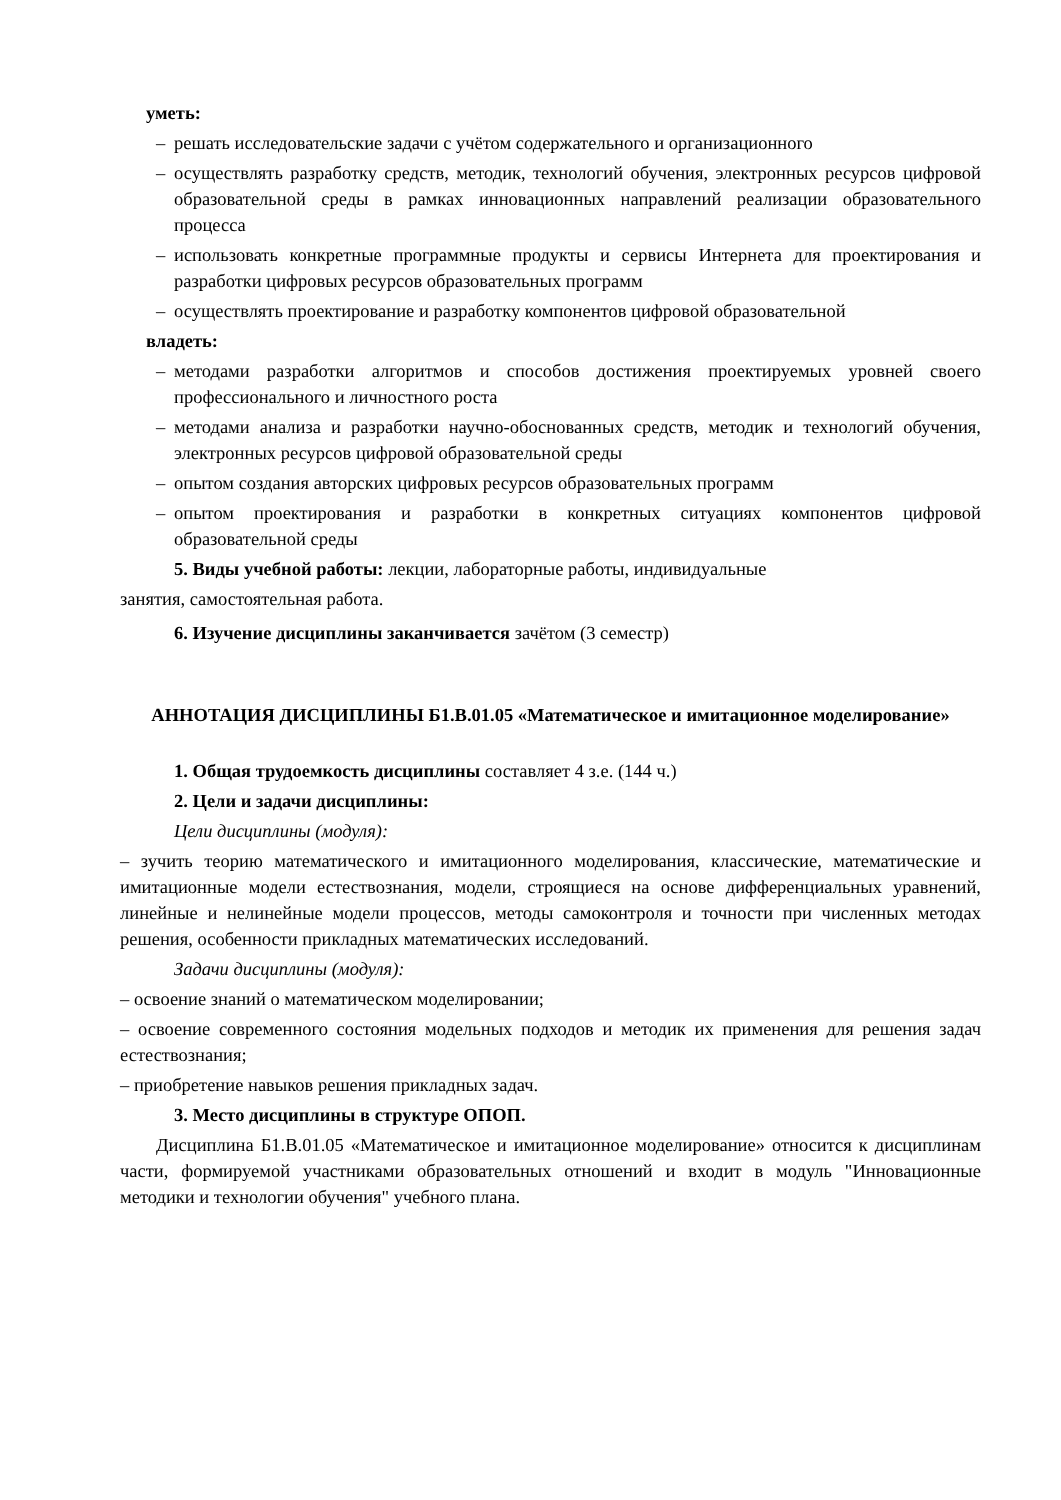уметь:
– решать исследовательские задачи с учётом содержательного и организационного
– осуществлять разработку средств, методик, технологий обучения, электронных ресурсов цифровой образовательной среды в рамках инновационных направлений реализации образовательного процесса
– использовать конкретные программные продукты и сервисы Интернета для проектирования и разработки цифровых ресурсов образовательных программ
– осуществлять проектирование и разработку компонентов цифровой образовательной
владеть:
– методами разработки алгоритмов и способов достижения проектируемых уровней своего профессионального и личностного роста
– методами анализа и разработки научно-обоснованных средств, методик и технологий обучения, электронных ресурсов цифровой образовательной среды
– опытом создания авторских цифровых ресурсов образовательных программ
– опытом проектирования и разработки в конкретных ситуациях компонентов цифровой образовательной среды
5. Виды учебной работы: лекции, лабораторные работы, индивидуальные
занятия, самостоятельная работа.
6. Изучение дисциплины заканчивается зачётом (3 семестр)
АННОТАЦИЯ ДИСЦИПЛИНЫ Б1.В.01.05 «Математическое и имитационное моделирование»
1. Общая трудоемкость дисциплины составляет 4 з.е. (144 ч.)
2. Цели и задачи дисциплины:
Цели дисциплины (модуля):
– зучить теорию математического и имитационного моделирования, классические, математические и имитационные модели естествознания, модели, строящиеся на основе дифференциальных уравнений, линейные и нелинейные модели процессов, методы самоконтроля и точности при численных методах решения, особенности прикладных математических исследований.
Задачи дисциплины (модуля):
– освоение знаний о математическом моделировании;
– освоение современного состояния модельных подходов и методик их применения для решения задач естествознания;
– приобретение навыков решения прикладных задач.
3. Место дисциплины в структуре ОПОП.
Дисциплина Б1.В.01.05 «Математическое и имитационное моделирование» относится к дисциплинам части, формируемой участниками образовательных отношений и входит в модуль "Инновационные методики и технологии обучения" учебного плана.